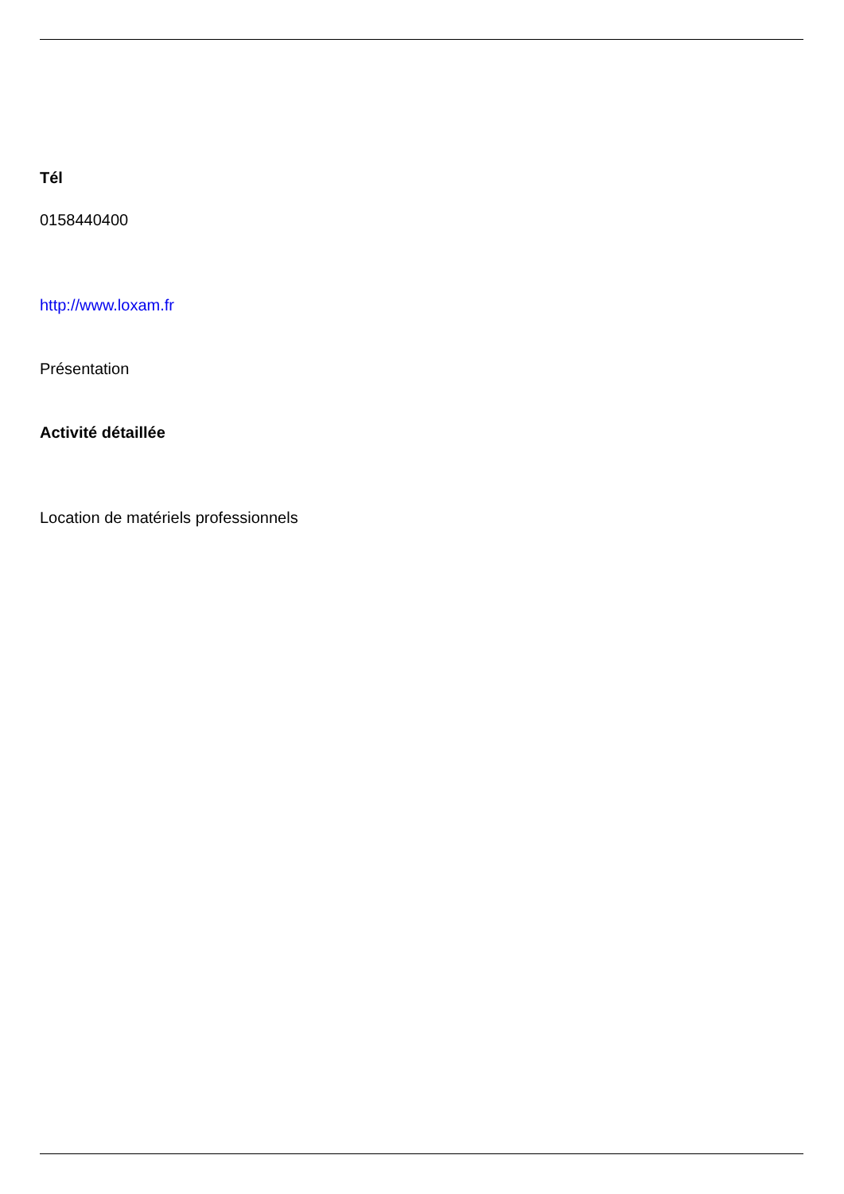Tél
0158440400
http://www.loxam.fr
Présentation
Activité détaillée
Location de matériels professionnels